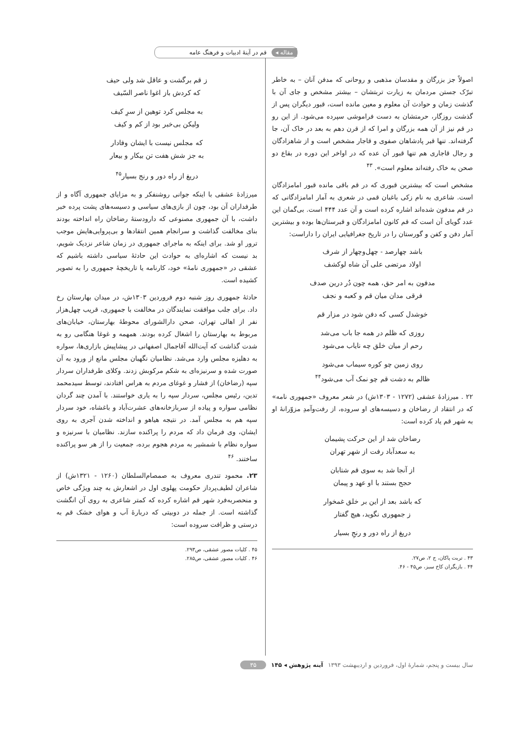مقاله ◂ قم در آینهٔ ادبیات و فرهنگ عامه
اصولاً جز بزرگان و مقدسان مذهبی و روحانی که مدفن آنان – به خاطر تبرّک جستن مردمان به زیارت تربتشان – بیشتر مشخص و جای آن با گذشت زمان و حوادث آن معلوم و معین مانده است، قبور دیگران پس از گذشت روزگار، حرمتشان به دست فراموشی سپرده می‌شود. از این رو در قم نیز از آن همه بزرگان و امرا که از قرن دهم به بعد در خاک آن، جا گرفته‌اند. تنها قبر پادشاهان صفوی و قاجار مشخص است و از شاهزادگان و رجال قاجاری هم تنها قبور آن عده که در اواخر این دوره در بقاع دو صحن به خاک رفته‌اند معلوم است». <sup>۴۳</sup>
مشخص است که بیشترین قبوری که در قم باقی مانده قبور امامزادگان است. شاعری به نام زکی باغبان قمی در شعری به آمار امامزادگانی که در قم مدفون شده‌اند اشاره کرده است و آن عدد ۴۴۴ است. بی‌گمان این عدد گویای آن است که قم کانون امامزادگان و قبرستان‌ها بوده و بیشترین آمار دفن و کفن و گورستان را در تاریخ جغرافیایی ایران را داراست:
باشد چهارصد - چهل‌وچهار از شرف
اولاد مرتضی علی آن شاه لوکشف
مدفون به امر حق، همه چون دُر درین صدف
فرقی مدان میان قم و کعبه و نجف
خوشدل کسی که دفن شود در مزار قم
روزی که ظلم در همه جا باب می‌شد
رحم از میان خلق چه نایاب می‌شود
روی زمین چو کوره سیماب می‌شود
ظالم به دشت قم چو نمک آب می‌شود<sup>۴۴</sup>
۲۲ . میرزادهٔ عشقی (۱۲۷۲ - ۱۳۰۳ش) در شعر معروف «جمهوری نامه» که در انتقاد از رضاخان و دسیسه‌های او سروده، از رفت‌وآمدِ مزوّرانهٔ او به شهر قم یاد کرده است:
رضاخان شد از این حرکت پشیمان
به سعدآباد رفت از شهر تهران
از آنجا شد به سوی قم شتابان
حجج بستند با او عهد و پیمان
که باشد بعد از این بر خلق غمخوار
ز جمهوری نگوید، هیچ گفتار
دریغ از راه دور و رنجِ بسیار
۴۳ . تربت پاکان، ج ۲، ص۲۷.
۴۴ . بازیگران کاخ سبز، ص۴۵ - ۴۶.
ز قم برگشت و عاقل شد ولی حیف
که کردش باز اغوا ناصر السّیف
به مجلس کرد توهین از سرِ کیف
ولیکن بی‌خبر بود از کم و کیف
که مجلس نیست با ایشان وفادار
به جز شش هفت تن بیکار و بیعار
دریغ از راه دور و رنج بسیار<sup>۴۵</sup>
میرزادهٔ عشقی با اینکه جوانی روشنفکر و به مزایای جمهوری آگاه و از طرفداران آن بود، چون از بازی‌های سیاسی و دسیسه‌های پشت پرده خبر داشت، با آن جمهوری مصنوعی که دارودستهٔ رضاخان راه انداخته بودند بنای مخالفت گذاشت و سرانجام همین انتقادها و بی‌پروایی‌هایش موجب ترور او شد. برای اینکه به ماجرای جمهوری در زمان شاعر نزدیک شویم، بد نیست که اشاره‌ای به حوادث این حادثهٔ سیاسی داشته باشیم که عشقی در «جمهوری نامهٔ» خود، کارنامه یا تاریخچهٔ جمهوری را به تصویر کشیده است.
حادثهٔ جمهوری روز شنبه دوم فروردین ۱۳۰۳ش، در میدان بهارستان رخ داد. برای جلب موافقت نمایندگان در مخالفت با جمهوری، قریب چهل‌هزار نفر از اهالی تهران، صحن دارالشورای محوطهٔ بهارستان، خیابان‌های مربوط به بهارستان را اشغال کرده بودند. همهمه و غوغا هنگامی رو به شدت گذاشت که آیت‌الله آقاجمال اصفهانی در پیشاپیش بازاری‌ها، سواره به دهلیزه مجلس وارد می‌شد. نظامیان نگهبان مجلس مانع از ورود به آن صورت شده و سرنیزه‌ای به شکم مرکوبش زدند. وکلای طرفداران سردار سپه (رضاخان) از فشار و غوغای مردم به هراس افتادند، توسط سیدمحمد تدین، رئیس مجلس، سردار سپه را به یاری خواستند. با آمدن چند گردان نظامی سواره و پیاده از سربازخانه‌های عشرت‌آباد و باغشاه، خود سردار سپه هم به مجلس آمد. در نتیجه هیاهو و انداخته شدن آجری به روی ایشان، وی فرمان داد که مردم را پراکنده سازند. نظامیان با سرنیزه و سواره نظام با شمشیر به مردم هجوم برده، جمعیت را از هر سو پراکنده ساختند. <sup>۴۶</sup>
۲۳. محمود تندری معروف به صمصام‌السلطان (۱۲۶۰ - ۱۳۲۱ش) از شاعران لطیف‌پرداز حکومت پهلوی اول در اشعارش به چند ویژگی خاص و منحصربه‌فرد شهر قم اشاره کرده که کمتر شاعری به روی آن انگشت گذاشته است. از جمله در دوبیتی که دربارهٔ آب و هوای خشک قم به درستی و ظرافت سروده است:
۴۵ . کلیات مصور عشقی، ص۲۹۳.
۴۶ . کلیات مصور عشقی، ص۲۸۵.
سال بیست و پنجم، شمارهٔ اول، فروردین و اردیبهشت ۱۳۹۳ آینه پژوهش ◂ ۱۴۵ ۳۵